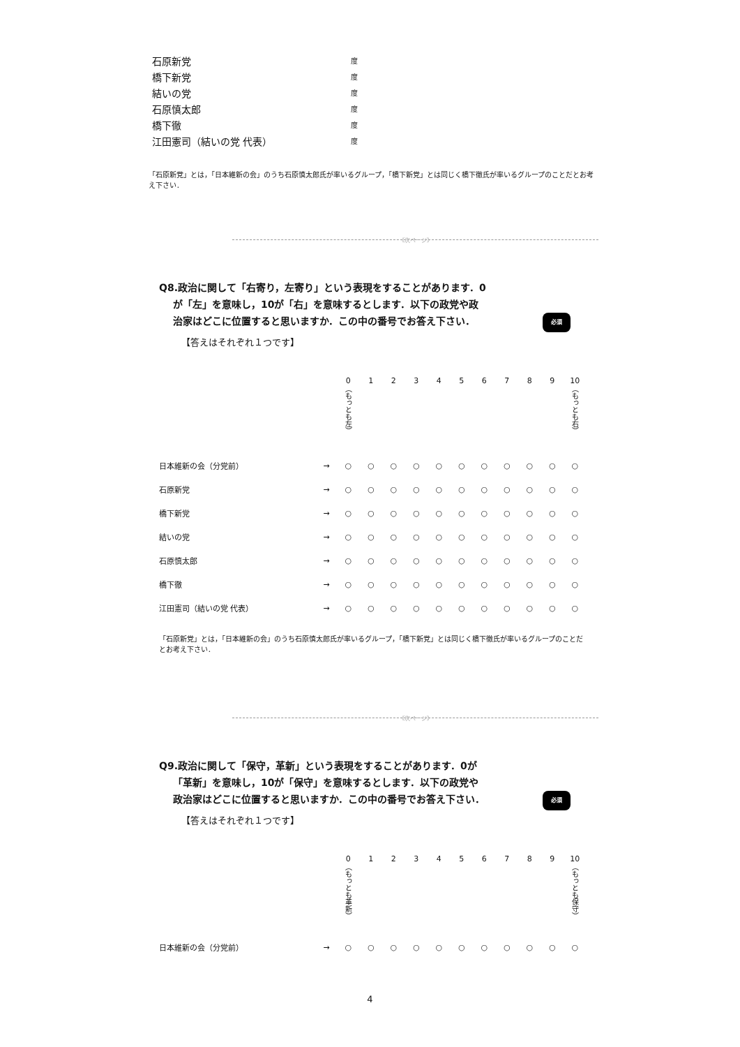石原新党 度
橋下新党 度
結いの党 度
石原慎太郎 度
橋下徹 度
江田憲司（結いの党 代表） 度
「石原新党」とは，「日本維新の会」のうち石原慎太郎氏が率いるグループ，「橋下新党」とは同じく橋下徹氏が率いるグループのことだとお考え下さい．
《次ページ》
Q8.政治に関して「右寄り，左寄り」という表現をすることがあります．0
が「左」を意味し，10が「右」を意味するとします．以下の政党や政
治家はどこに位置すると思いますか．この中の番号でお答え下さい．
必須
【答えはそれぞれ１つです】
| | | 0 （もっとも左） | 1 | 2 | 3 | 4 | 5 | 6 | 7 | 8 | 9 | 10 （もっとも右） |
| 日本維新の会（分党前） | → | ○ | ○ | ○ | ○ | ○ | ○ | ○ | ○ | ○ | ○ | ○ |
| 石原新党 | → | ○ | ○ | ○ | ○ | ○ | ○ | ○ | ○ | ○ | ○ | ○ |
| 橋下新党 | → | ○ | ○ | ○ | ○ | ○ | ○ | ○ | ○ | ○ | ○ | ○ |
| 結いの党 | → | ○ | ○ | ○ | ○ | ○ | ○ | ○ | ○ | ○ | ○ | ○ |
| 石原慎太郎 | → | ○ | ○ | ○ | ○ | ○ | ○ | ○ | ○ | ○ | ○ | ○ |
| 橋下徹 | → | ○ | ○ | ○ | ○ | ○ | ○ | ○ | ○ | ○ | ○ | ○ |
| 江田憲司（結いの党 代表） | → | ○ | ○ | ○ | ○ | ○ | ○ | ○ | ○ | ○ | ○ | ○ |
「石原新党」とは，「日本維新の会」のうち石原慎太郎氏が率いるグループ，「橋下新党」とは同じく橋下徹氏が率いるグループのことだとお考え下さい．
《次ページ》
Q9.政治に関して「保守，革新」という表現をすることがあります．0が
「革新」を意味し，10が「保守」を意味するとします．以下の政党や
政治家はどこに位置すると思いますか．この中の番号でお答え下さい．
必須
【答えはそれぞれ１つです】
| | | 0 （もっとも革新） | 1 | 2 | 3 | 4 | 5 | 6 | 7 | 8 | 9 | 10 （もっとも保守） |
| 日本維新の会（分党前） | → | ○ | ○ | ○ | ○ | ○ | ○ | ○ | ○ | ○ | ○ | ○ |
4